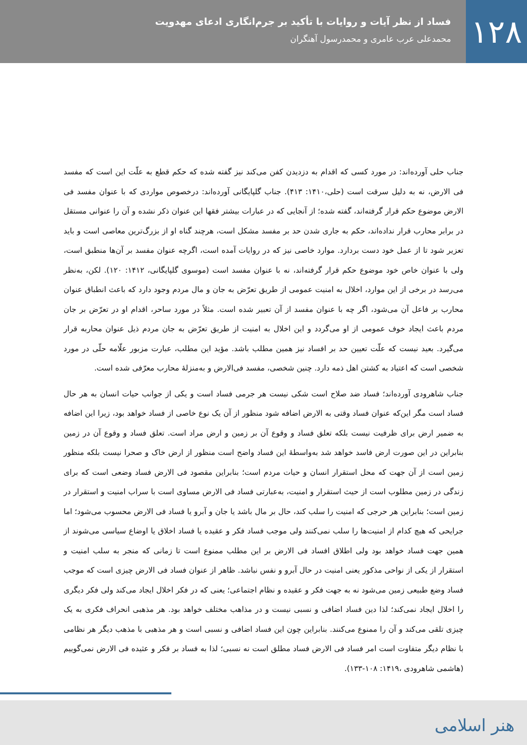۱۲۸
فساد از نظر آیات و روایات با تأکید بر جرم‌انگاری ادعای مهدویت
محمدعلی عرب عامری و محمدرسول آهنگران
جناب حلی آورده‌اند: در مورد کسی که اقدام به دزدیدن کفن می‌کند نیز گفته شده که حکم قطع به علّت این است که مفسد فی الارض، نه به دلیل سرقت است (حلی،۱۴۱۰: ۴۱۳). جناب گلپایگانی آورده‌اند: درخصوص مواردی که با عنوان مفسد فی الارض موضوع حکم قرار گرفته‌اند، گفته شده؛ از آنجایی که در عبارات بیشتر فقها این عنوان ذکر نشده و آن را عنوانی مستقل در برابر محارب قرار نداده‌اند، حکم به جاری شدن حد بر مفسد مشکل است، هرچند گناه او از بزرگ‌ترین معاصی است و باید تعزیر شود تا از عمل خود دست بردارد. موارد خاصی نیز که در روایات آمده است، اگرچه عنوان مفسد بر آن‌ها منطبق است، ولی با عنوان خاص خود موضوع حکم قرار گرفته‌اند، نه با عنوان مفسد است (موسوی گلپایگانی، ۱۴۱۲: ۱۲۰). لکن، به‌نظر می‌رسد در برخی از این موارد، اخلال به امنیت عمومی از طریق تعرّض به جان و مال مردم وجود دارد که باعث انطباق عنوان محارب بر فاعل آن می‌شود، اگر چه با عنوان مفسد از آن تعبیر شده است. مثلاً در مورد ساحر، اقدام او در تعرّض بر جان مردم باعث ایجاد خوف عمومی از او می‌گردد و این اخلال به امنیت از طریق تعرّض به جان مردم ذیل عنوان محاربه قرار می‌گیرد. بعید نیست که علّت تعیین حد بر افساد نیز همین مطلب باشد. مؤید این مطلب، عبارت مزبور علّامه حلّی در مورد شخصی است که اعتیاد به کشتن اهل ذمه دارد. چنین شخصی، مفسد فی‌الارض و به‌منزلهٔ محارب معرّفی شده است.
جناب شاهرودی آورده‌اند؛ فساد ضد صلاح است شکی نیست هر جرمی فساد است و یکی از جوانب حیات انسان به هر حال فساد است مگر این‌که عنوان فساد وقتی به الارض اضافه شود منظور از آن یک نوع خاصی از فساد خواهد بود، زیرا این اضافه به ضمیر ارض برای ظرفیت نیست بلکه تعلق فساد و وقوع آن بر زمین و ارض مراد است. تعلق فساد و وقوع آن در زمین بنابراین در این صورت ارض فاسد خواهد شد به‌واسطهٔ این فساد واضح است منظور از ارض خاک و صحرا نیست بلکه منظور زمین است از آن جهت که محل استقرار انسان و حیات مردم است؛ بنابراین مقصود فی الارض فساد وضعی است که برای زندگی در زمین مطلوب است از حیث استقرار و امنیت، به‌عبارتی فساد فی الارض مساوی است با سراب امنیت و استقرار در زمین است؛ بنابراین هر حرجی که امنیت را سلب کند، حال بر مال باشد یا جان و آبرو یا فساد فی الارض محسوب می‌شود؛ اما جرایحی که هیچ کدام از امنیت‌ها را سلب نمی‌کنند ولی موجب فساد فکر و عقیده یا فساد اخلاق یا اوضاع سیاسی می‌شوند از همین جهت فساد خواهد بود ولی اطلاق افساد فی الارض بر این مطلب ممنوع است تا زمانی که منجر به سلب امنیت و استقرار از یکی از نواحی مذکور یعنی امنیت در حال آبرو و نفس نباشد. ظاهر از عنوان فساد فی الارض چیزی است که موجب فساد وضع طبیعی زمین می‌شود نه به جهت فکر و عقیده و نظام اجتماعی؛ یعنی که در فکر اخلال ایجاد می‌کند ولی فکر دیگری را اخلال ایجاد نمی‌کند؛ لذا دین فساد اضافی و نسبی نیست و در مذاهب مختلف خواهد بود. هر مذهبی انحراف فکری به یک چیزی تلقی می‌کند و آن را ممنوع می‌کنند. بنابراین چون این فساد اضافی و نسبی است و هر مذهبی با مذهب دیگر هر نظامی با نظام دیگر متفاوت است امر فساد فی الارض فساد مطلق است نه نسبی؛ لذا به فساد بر فکر و عثیده فی الارض نمی‌گوییم (هاشمی شاهرودی ،۱۴۱۹: ۱۰۸-۱۳۳).
هنر اسلامی